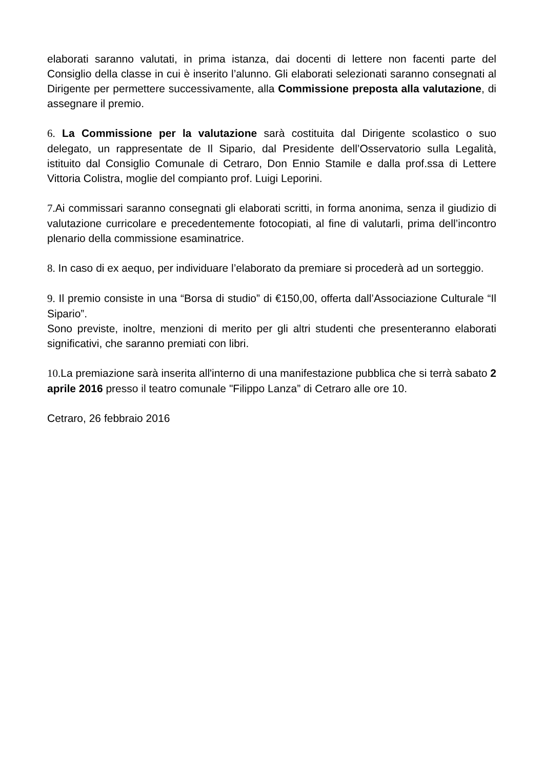elaborati saranno valutati, in prima istanza, dai docenti di lettere non facenti parte del Consiglio della classe in cui è inserito l’alunno. Gli elaborati selezionati saranno consegnati al Dirigente per permettere successivamente, alla Commissione preposta alla valutazione, di assegnare il premio.
6. La Commissione per la valutazione sarà costituita dal Dirigente scolastico o suo delegato, un rappresentate de Il Sipario, dal Presidente dell’Osservatorio sulla Legalità, istituito dal Consiglio Comunale di Cetraro, Don Ennio Stamile e dalla prof.ssa di Lettere Vittoria Colistra, moglie del compianto prof. Luigi Leporini.
7. Ai commissari saranno consegnati gli elaborati scritti, in forma anonima, senza il giudizio di valutazione curricolare e precedentemente fotocopiati, al fine di valutarli, prima dell’incontro plenario della commissione esaminatrice.
8. In caso di ex aequo, per individuare l’elaborato da premiare si procederà ad un sorteggio.
9. Il premio consiste in una “Borsa di studio” di €150,00, offerta dall’Associazione Culturale “Il Sipario”.
Sono previste, inoltre, menzioni di merito per gli altri studenti che presenteranno elaborati significativi, che saranno premiati con libri.
10. La premiazione sarà inserita all'interno di una manifestazione pubblica che si terrà sabato 2 aprile 2016 presso il teatro comunale "Filippo Lanza” di Cetraro alle ore 10.
Cetraro, 26 febbraio 2016